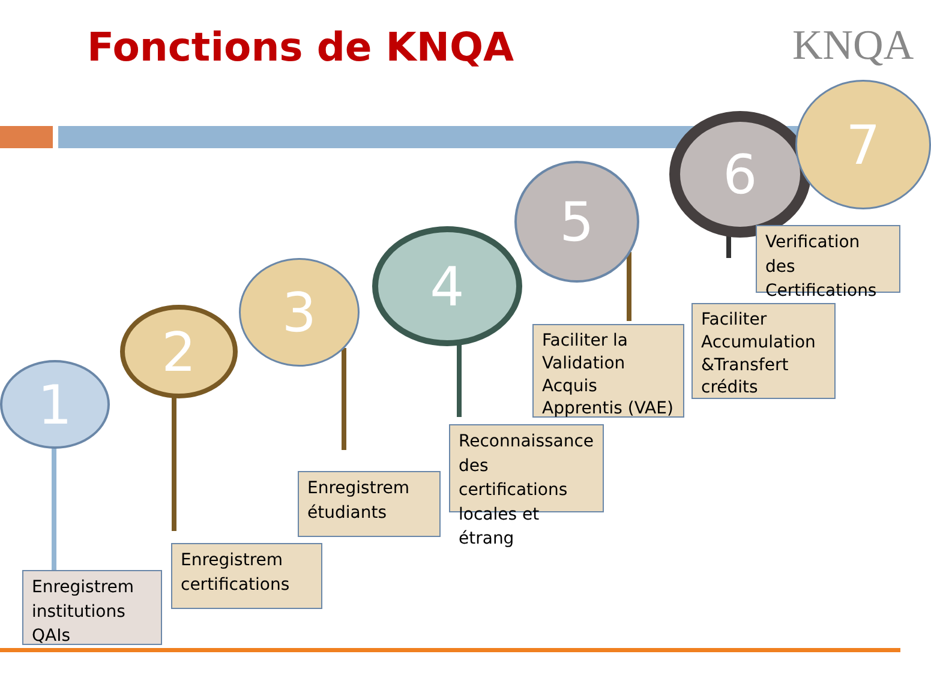Fonctions de KNQA KNQA
1
2
3 4
5
6 7
Enregistrem institutions QAIs
Enregistrem certifications
Enregistrem étudiants
Reconnaissance des certifications locales et étrang
Faciliter la Validation Acquis Apprentis (VAE)
Faciliter Accumulation &Transfert crédits
Verification des Certifications